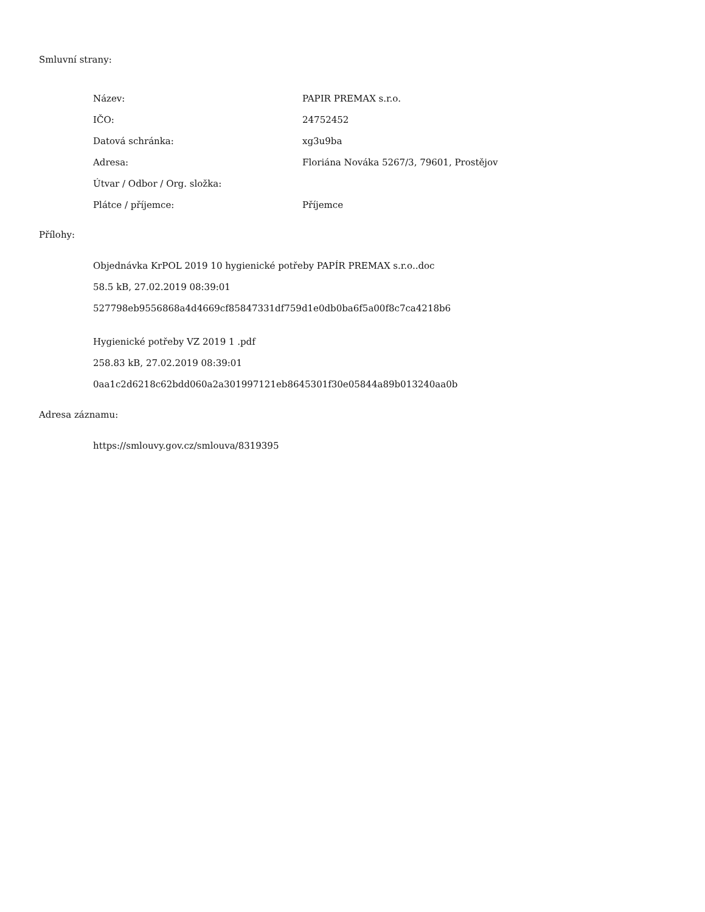Smluvní strany:
| Název: | PAPIR PREMAX s.r.o. |
| IČO: | 24752452 |
| Datová schránka: | xg3u9ba |
| Adresa: | Floriána Nováka 5267/3, 79601, Prostějov |
| Útvar / Odbor / Org. složka: | |
| Plátce / příjemce: | Příjemce |
Přílohy:
Objednávka KrPOL 2019 10 hygienické potřeby PAPÍR PREMAX s.r.o..doc
58.5 kB, 27.02.2019 08:39:01
527798eb9556868a4d4669cf85847331df759d1e0db0ba6f5a00f8c7ca4218b6
Hygienické potřeby VZ 2019 1 .pdf
258.83 kB, 27.02.2019 08:39:01
0aa1c2d6218c62bdd060a2a301997121eb8645301f30e05844a89b013240aa0b
Adresa záznamu:
https://smlouvy.gov.cz/smlouva/8319395